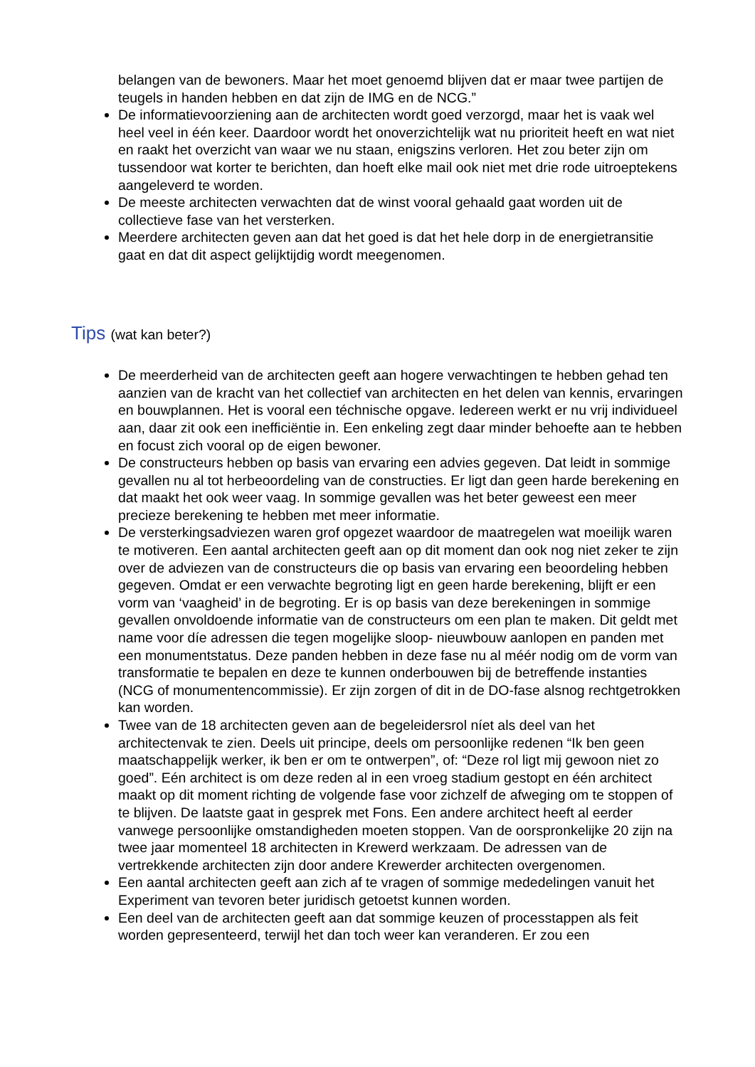belangen van de bewoners. Maar het moet genoemd blijven dat er maar twee partijen de teugels in handen hebben en dat zijn de IMG en de NCG.”
De informatievoorziening aan de architecten wordt goed verzorgd, maar het is vaak wel heel veel in één keer. Daardoor wordt het onoverzichtelijk wat nu prioriteit heeft en wat niet en raakt het overzicht van waar we nu staan, enigszins verloren. Het zou beter zijn om tussendoor wat korter te berichten, dan hoeft elke mail ook niet met drie rode uitroeptekens aangeleverd te worden.
De meeste architecten verwachten dat de winst vooral gehaald gaat worden uit de collectieve fase van het versterken.
Meerdere architecten geven aan dat het goed is dat het hele dorp in de energietransitie gaat en dat dit aspect gelijktijdig wordt meegenomen.
Tips (wat kan beter?)
De meerderheid van de architecten geeft aan hogere verwachtingen te hebben gehad ten aanzien van de kracht van het collectief van architecten en het delen van kennis, ervaringen en bouwplannen. Het is vooral een téchnische opgave. Iedereen werkt er nu vrij individueel aan, daar zit ook een inefficiëntie in. Een enkeling zegt daar minder behoefte aan te hebben en focust zich vooral op de eigen bewoner.
De constructeurs hebben op basis van ervaring een advies gegeven. Dat leidt in sommige gevallen nu al tot herbeoordeling van de constructies. Er ligt dan geen harde berekening en dat maakt het ook weer vaag. In sommige gevallen was het beter geweest een meer precieze berekening te hebben met meer informatie.
De versterkingsadviezen waren grof opgezet waardoor de maatregelen wat moeilijk waren te motiveren. Een aantal architecten geeft aan op dit moment dan ook nog niet zeker te zijn over de adviezen van de constructeurs die op basis van ervaring een beoordeling hebben gegeven. Omdat er een verwachte begroting ligt en geen harde berekening, blijft er een vorm van ‘vaagheid’ in de begroting. Er is op basis van deze berekeningen in sommige gevallen onvoldoende informatie van de constructeurs om een plan te maken. Dit geldt met name voor díe adressen die tegen mogelijke sloop- nieuwbouw aanlopen en panden met een monumentstatus. Deze panden hebben in deze fase nu al méér nodig om de vorm van transformatie te bepalen en deze te kunnen onderbouwen bij de betreffende instanties (NCG of monumentencommissie). Er zijn zorgen of dit in de DO-fase alsnog rechtgetrokken kan worden.
Twee van de 18 architecten geven aan de begeleidersrol níet als deel van het architectenvak te zien. Deels uit principe, deels om persoonlijke redenen “Ik ben geen maatschappelijk werker, ik ben er om te ontwerpen”, of: “Deze rol ligt mij gewoon niet zo goed”. Eén architect is om deze reden al in een vroeg stadium gestopt en één architect maakt op dit moment richting de volgende fase voor zichzelf de afweging om te stoppen of te blijven. De laatste gaat in gesprek met Fons. Een andere architect heeft al eerder vanwege persoonlijke omstandigheden moeten stoppen. Van de oorspronkelijke 20 zijn na twee jaar momenteel 18 architecten in Krewerd werkzaam. De adressen van de vertrekkende architecten zijn door andere Krewerder architecten overgenomen.
Een aantal architecten geeft aan zich af te vragen of sommige mededelingen vanuit het Experiment van tevoren beter juridisch getoetst kunnen worden.
Een deel van de architecten geeft aan dat sommige keuzen of processtappen als feit worden gepresenteerd, terwijl het dan toch weer kan veranderen. Er zou een